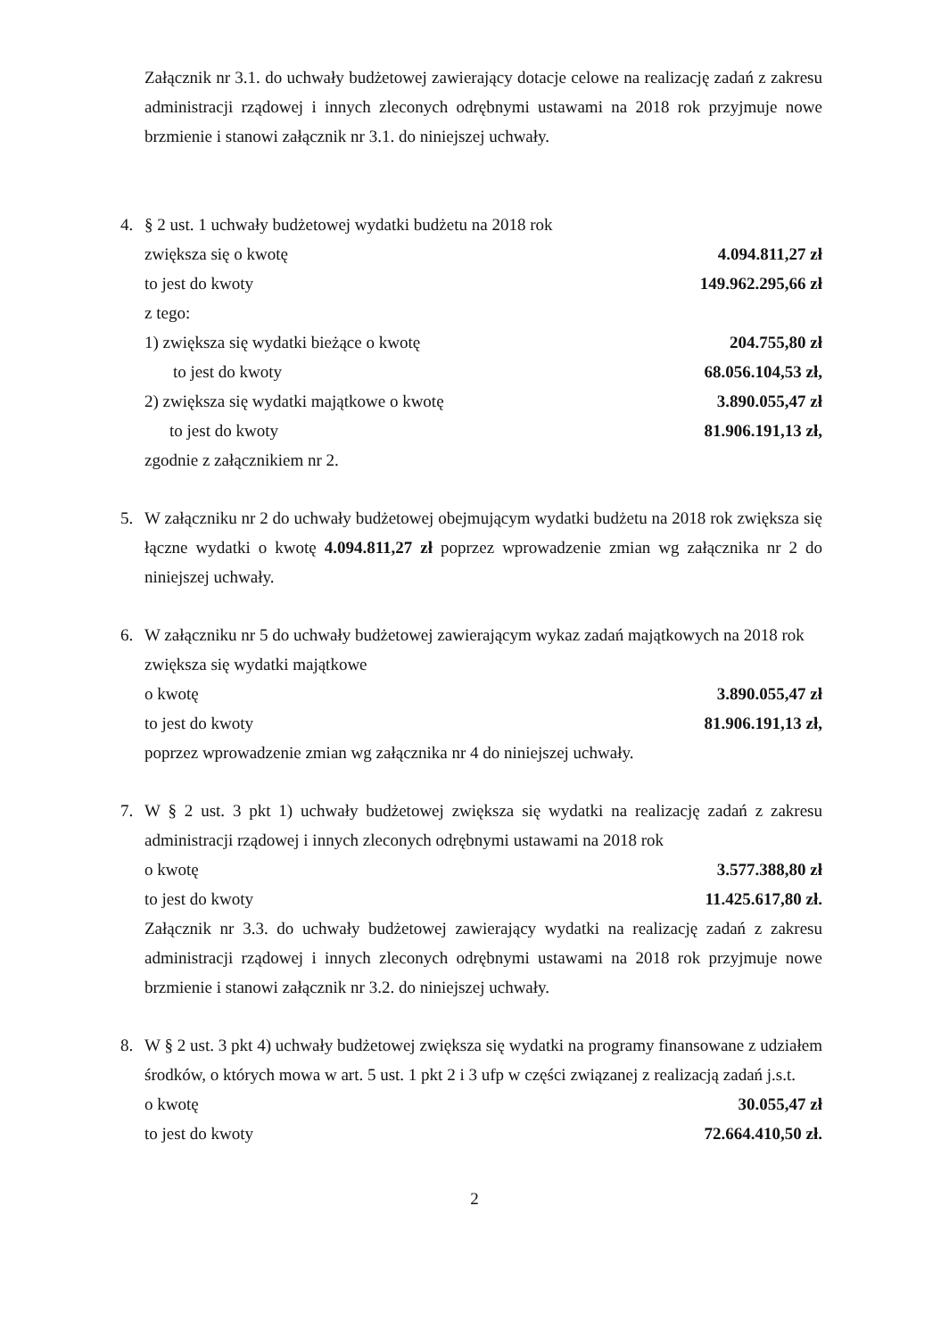Załącznik nr 3.1. do uchwały budżetowej zawierający dotacje celowe na realizację zadań z zakresu administracji rządowej i innych zleconych odrębnymi ustawami na 2018 rok przyjmuje nowe brzmienie i stanowi załącznik nr 3.1. do niniejszej uchwały.
4. § 2 ust. 1 uchwały budżetowej wydatki budżetu na 2018 rok
zwiększa się o kwotę 4.094.811,27 zł
to jest do kwoty 149.962.295,66 zł
z tego:
1) zwiększa się wydatki bieżące o kwotę 204.755,80 zł
to jest do kwoty 68.056.104,53 zł,
2) zwiększa się wydatki majątkowe o kwotę 3.890.055,47 zł
to jest do kwoty 81.906.191,13 zł,
zgodnie z załącznikiem nr 2.
5. W załączniku nr 2 do uchwały budżetowej obejmującym wydatki budżetu na 2018 rok zwiększa się łączne wydatki o kwotę 4.094.811,27 zł poprzez wprowadzenie zmian wg załącznika nr 2 do niniejszej uchwały.
6. W załączniku nr 5 do uchwały budżetowej zawierającym wykaz zadań majątkowych na 2018 rok zwiększa się wydatki majątkowe
o kwotę 3.890.055,47 zł
to jest do kwoty 81.906.191,13 zł,
poprzez wprowadzenie zmian wg załącznika nr 4 do niniejszej uchwały.
7. W § 2 ust. 3 pkt 1) uchwały budżetowej zwiększa się wydatki na realizację zadań z zakresu administracji rządowej i innych zleconych odrębnymi ustawami na 2018 rok
o kwotę 3.577.388,80 zł
to jest do kwoty 11.425.617,80 zł.
Załącznik nr 3.3. do uchwały budżetowej zawierający wydatki na realizację zadań z zakresu administracji rządowej i innych zleconych odrębnymi ustawami na 2018 rok przyjmuje nowe brzmienie i stanowi załącznik nr 3.2. do niniejszej uchwały.
8. W § 2 ust. 3 pkt 4) uchwały budżetowej zwiększa się wydatki na programy finansowane z udziałem środków, o których mowa w art. 5 ust. 1 pkt 2 i 3 ufp w części związanej z realizacją zadań j.s.t.
o kwotę 30.055,47 zł
to jest do kwoty 72.664.410,50 zł.
2